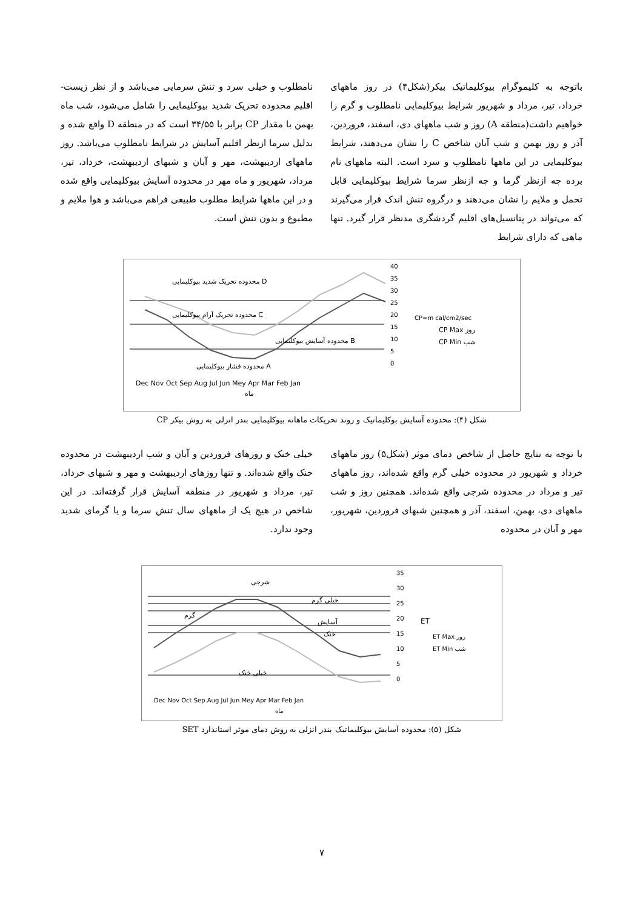باتوجه به کلیموگرام بیوکلیماتیک بیکر(شکل۴) در روز ماههای خرداد، تیر، مرداد و شهریور شرایط بیوکلیمایی نامطلوب و گرم را خواهیم داشت(منطقه A) روز و شب ماههای دی، اسفند، فروردین، آذر و روز بهمن و شب آبان شاخص C را نشان می‌دهند، شرایط بیوکلیمایی در این ماهها نامطلوب و سرد است. البته ماههای نام برده چه ازنظر گرما و چه ازنظر سرما شرایط بیوکلیمایی قابل تحمل و ملایم را نشان می‌دهند و درگروه تنش اندک قرار می‌گیرند که می‌تواند در پتانسیل‌های اقلیم گردشگری مدنظر قرار گیرد. تنها ماهی که دارای شرایط
نامطلوب و خیلی سرد و تنش سرمایی می‌باشد و از نظر زیست- اقلیم محدوده تحریک شدید بیوکلیمایی را شامل می‌شود، شب ماه بهمن با مقدار CP برابر با ۳۴/۵۵ است که در منطقه D واقع شده و بدلیل سرما ازنظر اقلیم آسایش در شرایط نامطلوب می‌باشد. روز ماههای اردیبهشت، مهر و آبان و شبهای اردیبهشت، خرداد، تیر، مرداد، شهریور و ماه مهر در محدوده آسایش بیوکلیمایی واقع شده و در این ماهها شرایط مطلوب طبیعی فراهم می‌باشد و هوا ملایم و مطبوع و بدون تنش است.
محدوده تحریک شدید بیوکلیمایی D
محدوده تحریک آرام بیوکلیمایی C
محدوده آسایش بیوکلیمایی B
محدوده فشار بیوکلیمایی A
40
35
30
25
20
15
10
5
0
Dec Nov Oct Sep Aug Jul Jun Mey Apr Mar Feb Jan
ماه
CP=m cal/cm2/sec
CP Max روز
CP Min شب
شکل (۴): محدوده آسایش بوکلیماتیک و روند تحریکات ماهانه بیوکلیمایی بندر انزلی به روش بیکر CP
با توجه به نتایج حاصل از شاخص دمای موثر (شکل۵) روز ماههای خرداد و شهریور در محدوده خیلی گرم واقع شده‌اند، روز ماههای تیر و مرداد در محدوده شرجی واقع شده‌اند. همچنین روز و شب ماههای دی، بهمن، اسفند، آذر و همچنین شبهای فروردین، شهریور، مهر و آبان در محدوده
خیلی خنک و روزهای فروردین و آبان و شب اردیبهشت در محدوده خنک واقع شده‌اند. و تنها روزهای اردیبهشت و مهر و شبهای خرداد، تیر، مرداد و شهریور در منطقه آسایش قرار گرفته‌اند. در این شاخص در هیچ یک از ماههای سال تنش سرما و یا گرمای شدید وجود ندارد.
شرجی
خیلی گرم
گرم
آسایش
خنک
خیلی خنک
35
30
25
20
15
10
5
0
ET
ET Max روز
ET Min شب
Dec Nov Oct Sep Aug Jul Jun Mey Apr Mar Feb Jan
ماه
شکل (۵): محدوده آسایش بیوکلیماتیک بندر انزلی به روش دمای موثر استاندارد SET
۷